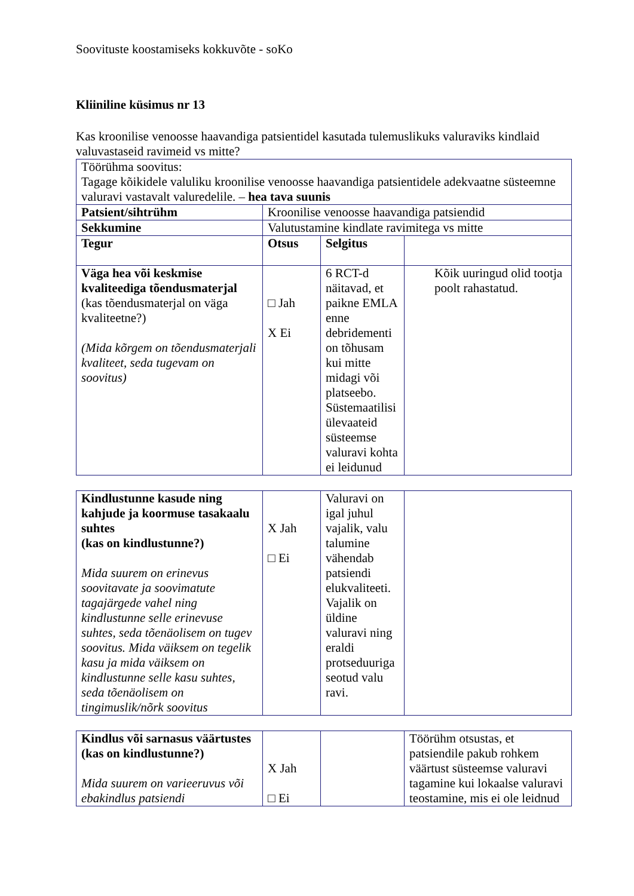Soovituste koostamiseks kokkuvõte - soKo
Kliiniline küsimus nr 13
Kas kroonilise venoosse haavandiga patsientidel kasutada tulemuslikuks valuraviks kindlaid valuvastaseid ravimeid vs mitte?
| Töörühma soovitus: Tagage kõikidele valuliku kroonilise venoosse haavandiga patsientidele adekvaatne süsteemne valuravi vastavalt valuredelile. – hea tava suunis | | | |
| Patsient/sihtrühm | Kroonilise venoosse haavandiga patsiendid | | |
| Sekkumine | Valutustamine kindlate ravimitega vs mitte | | |
| Tegur | Otsus | Selgitus | |
| Väga hea või keskmise kvaliteediga tõendusmaterjal (kas tõendusmaterjal on väga kvaliteetne?) (Mida kõrgem on tõendusmaterjali kvaliteet, seda tugevam on soovitus) | □ Jah X Ei | 6 RCT-d näitavad, et paikne EMLA enne debridementi on tõhusam kui mitte midagi või platseebo. Süstemaatilisi ülevaateid süsteemse valuravi kohta ei leidunud | Kõik uuringud olid tootja poolt rahastatud. |
| Kindlustunne kasude ning kahjude ja koormuse tasakaalu suhtes (kas on kindlustunne?) Mida suurem on erinevus soovitavate ja soovimatute tagajärgede vahel ning kindlustunne selle erinevuse suhtes, seda tõenäolisem on tugev soovitus. Mida väiksem on tegelik kasu ja mida väiksem on kindlustunne selle kasu suhtes, seda tõenäolisem on tingimuslik/nõrk soovitus | X Jah □ Ei | Valuravi on igal juhul vajalik, valu talumine vähendab patsiendi elukvaliteeti. Vajalik on üldine valuravi ning eraldi protseduuriga seotud valu ravi. | |
| Kindlus või sarnasus väärtustes (kas on kindlustunne?) Mida suurem on varieeruvus või ebakindlus patsiendi | X Jah □ Ei | | Töörühm otsustas, et patsiendile pakub rohkem väärtust süsteemse valuravi tagamine kui lokaalse valuravi teostamine, mis ei ole leidnud |